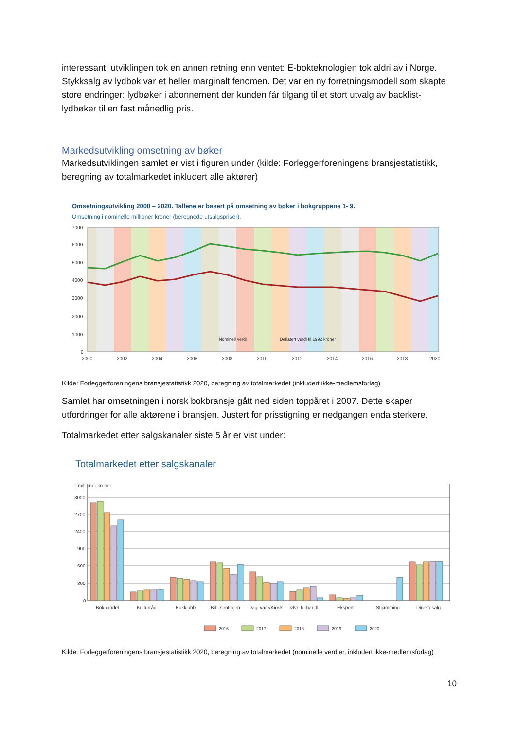interessant, utviklingen tok en annen retning enn ventet: E-bokteknologien tok aldri av i Norge. Stykksalg av lydbok var et heller marginalt fenomen. Det var en ny forretningsmodell som skapte store endringer: lydbøker i abonnement der kunden får tilgang til et stort utvalg av backlist-lydbøker til en fast månedlig pris.
Markedsutvikling omsetning av bøker
Markedsutviklingen samlet er vist i figuren under (kilde: Forleggerforeningens bransjestatistikk, beregning av totalmarkedet inkludert alle aktører)
Omsetningsutvikling 2000 – 2020. Tallene er basert på omsetning av bøker i bokgruppene 1- 9.
Omsetning i nominelle millioner kroner (beregnede utsalgspriser).
7000
6000
5000
4000
3000
2000
1000
0
2000
2002
2004
2006
2008
2010
2012
2014
2016
2018
2020
Nominell verdi
Deflatert verdi til 1992 kroner
Kilde: Forleggerforeningens bransjestatistikk 2020, beregning av totalmarkedet (inkludert ikke-medlemsforlag)
Samlet har omsetningen i norsk bokbransje gått ned siden toppåret i 2007. Dette skaper utfordringer for alle aktørene i bransjen. Justert for prisstigning er nedgangen enda sterkere.
Totalmarkedet etter salgskanaler siste 5 år er vist under:
Totalmarkedet etter salgskanaler
I millioner kroner
3000
2700
2400
900
600
300
0
Bokhandel
Kulturråd
Bokklubb
Bibl.sentralen
Dagl.vare/Kiosk
Øvr. forhandl.
Eksport
Strømming
Direktesalg
2016
2017
2018
2019
2020
Kilde: Forleggerforeningens bransjestatistikk 2020, beregning av totalmarkedet (nominelle verdier, inkludert ikke-medlemsforlag)
10